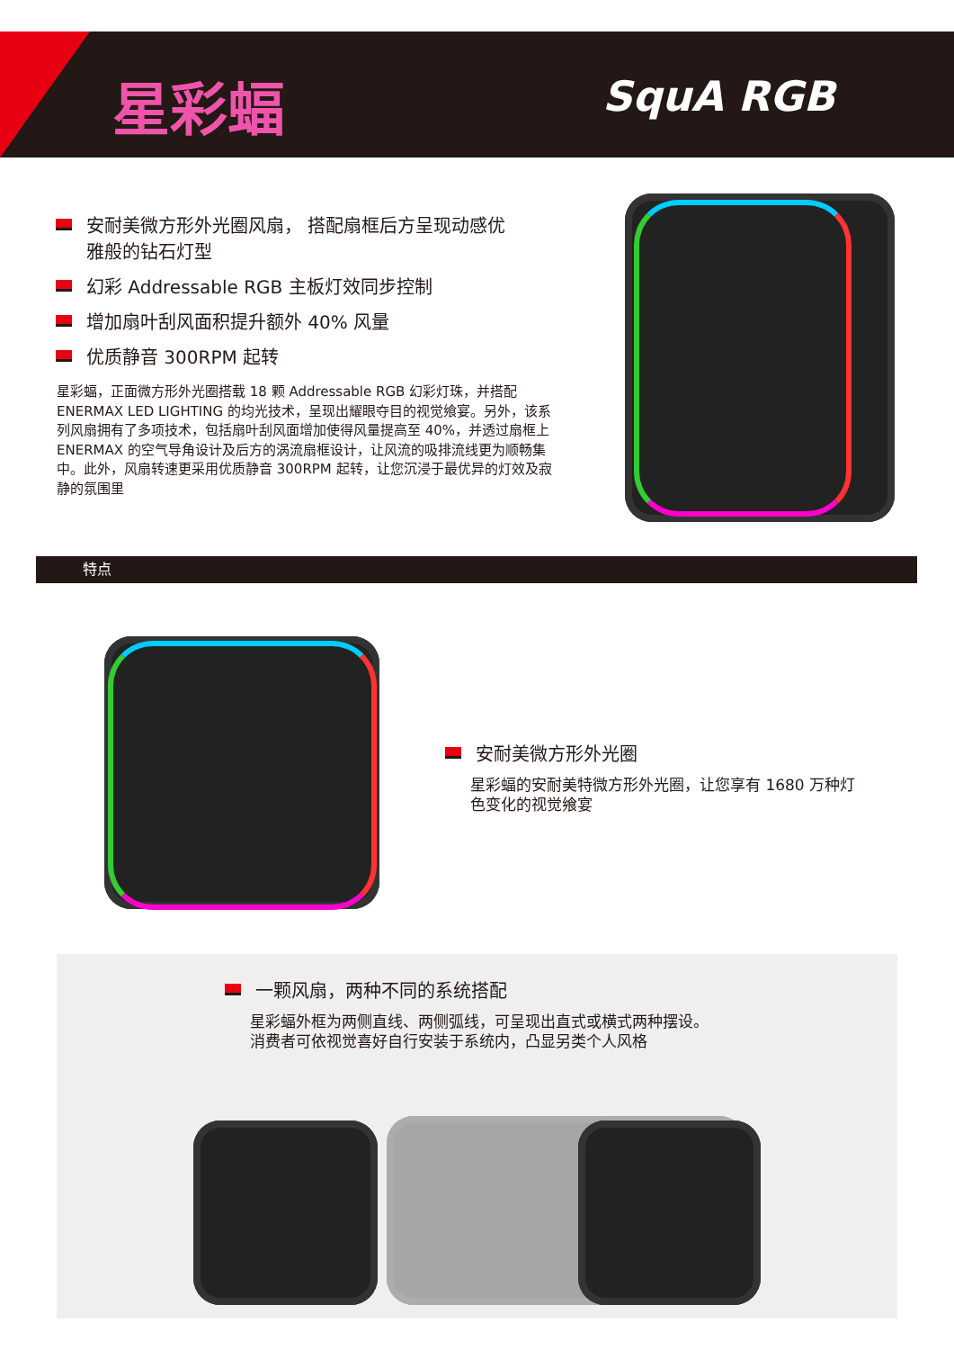星彩蝠 SquA RGB
安耐美微方形外光圈风扇， 搭配扇框后方呈现动感优雅般的钻石灯型
幻彩 Addressable RGB 主板灯效同步控制
增加扇叶刮风面积提升额外 40% 风量
优质静音 300RPM 起转
星彩蝠，正面微方形外光圈搭载 18 颗 Addressable RGB 幻彩灯珠，并搭配 ENERMAX LED LIGHTING 的均光技术，呈现出耀眼夺目的视觉飨宴。另外，该系列风扇拥有了多项技术，包括扇叶刮风面增加使得风量提高至 40%，并透过扇框上 ENERMAX 的空气导角设计及后方的涡流扇框设计，让风流的吸排流线更为顺畅集中。此外，风扇转速更采用优质静音 300RPM 起转，让您沉浸于最优异的灯效及寂静的氛围里
特点
安耐美微方形外光圈
星彩蝠的安耐美特微方形外光圈，让您享有 1680 万种灯色变化的视觉飨宴
一颗风扇，两种不同的系统搭配
星彩蝠外框为两侧直线、两侧弧线，可呈现出直式或横式两种摆设。
消费者可依视觉喜好自行安装于系统内，凸显另类个人风格